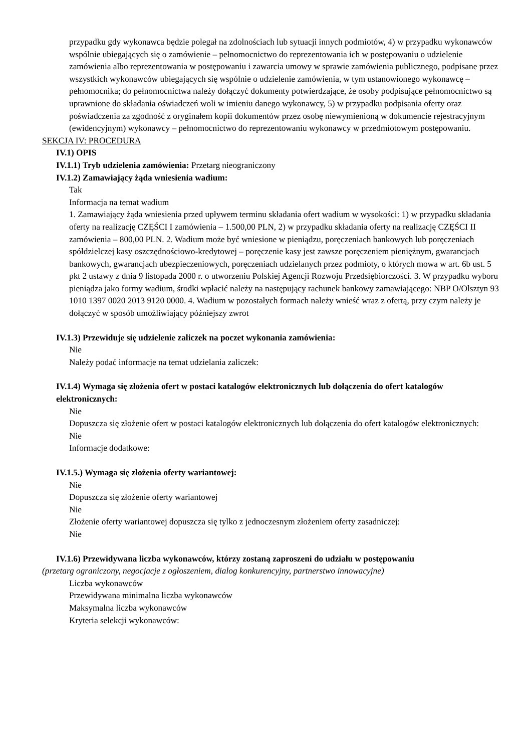przypadku gdy wykonawca będzie polegał na zdolnościach lub sytuacji innych podmiotów, 4) w przypadku wykonawców wspólnie ubiegających się o zamówienie – pełnomocnictwo do reprezentowania ich w postępowaniu o udzielenie zamówienia albo reprezentowania w postępowaniu i zawarcia umowy w sprawie zamówienia publicznego, podpisane przez wszystkich wykonawców ubiegających się wspólnie o udzielenie zamówienia, w tym ustanowionego wykonawcę – pełnomocnika; do pełnomocnictwa należy dołączyć dokumenty potwierdzające, że osoby podpisujące pełnomocnictwo są uprawnione do składania oświadczeń woli w imieniu danego wykonawcy, 5) w przypadku podpisania oferty oraz poświadczenia za zgodność z oryginałem kopii dokumentów przez osobę niewymienioną w dokumencie rejestracyjnym (ewidencyjnym) wykonawcy – pełnomocnictwo do reprezentowaniu wykonawcy w przedmiotowym postępowaniu.
SEKCJA IV: PROCEDURA
IV.1) OPIS
IV.1.1) Tryb udzielenia zamówienia: Przetarg nieograniczony
IV.1.2) Zamawiający żąda wniesienia wadium:
Tak
Informacja na temat wadium
1. Zamawiający żąda wniesienia przed upływem terminu składania ofert wadium w wysokości: 1) w przypadku składania oferty na realizację CZĘŚCI I zamówienia – 1.500,00 PLN, 2) w przypadku składania oferty na realizację CZĘŚCI II zamówienia – 800,00 PLN. 2. Wadium może być wniesione w pieniądzu, poręczeniach bankowych lub poręczeniach spółdzielczej kasy oszczędnościowo-kredytowej – poręczenie kasy jest zawsze poręczeniem pieniężnym, gwarancjach bankowych, gwarancjach ubezpieczeniowych, poręczeniach udzielanych przez podmioty, o których mowa w art. 6b ust. 5 pkt 2 ustawy z dnia 9 listopada 2000 r. o utworzeniu Polskiej Agencji Rozwoju Przedsiębiorczości. 3. W przypadku wyboru pieniądza jako formy wadium, środki wpłacić należy na następujący rachunek bankowy zamawiającego: NBP O/Olsztyn 93 1010 1397 0020 2013 9120 0000. 4. Wadium w pozostałych formach należy wnieść wraz z ofertą, przy czym należy je dołączyć w sposób umożliwiający późniejszy zwrot
IV.1.3) Przewiduje się udzielenie zaliczek na poczet wykonania zamówienia:
Nie
Należy podać informacje na temat udzielania zaliczek:
IV.1.4) Wymaga się złożenia ofert w postaci katalogów elektronicznych lub dołączenia do ofert katalogów elektronicznych:
Nie
Dopuszcza się złożenie ofert w postaci katalogów elektronicznych lub dołączenia do ofert katalogów elektronicznych:
Nie
Informacje dodatkowe:
IV.1.5.) Wymaga się złożenia oferty wariantowej:
Nie
Dopuszcza się złożenie oferty wariantowej
Nie
Złożenie oferty wariantowej dopuszcza się tylko z jednoczesnym złożeniem oferty zasadniczej:
Nie
IV.1.6) Przewidywana liczba wykonawców, którzy zostaną zaproszeni do udziału w postępowaniu
(przetarg ograniczony, negocjacje z ogłoszeniem, dialog konkurencyjny, partnerstwo innowacyjne)
Liczba wykonawców
Przewidywana minimalna liczba wykonawców
Maksymalna liczba wykonawców
Kryteria selekcji wykonawców: